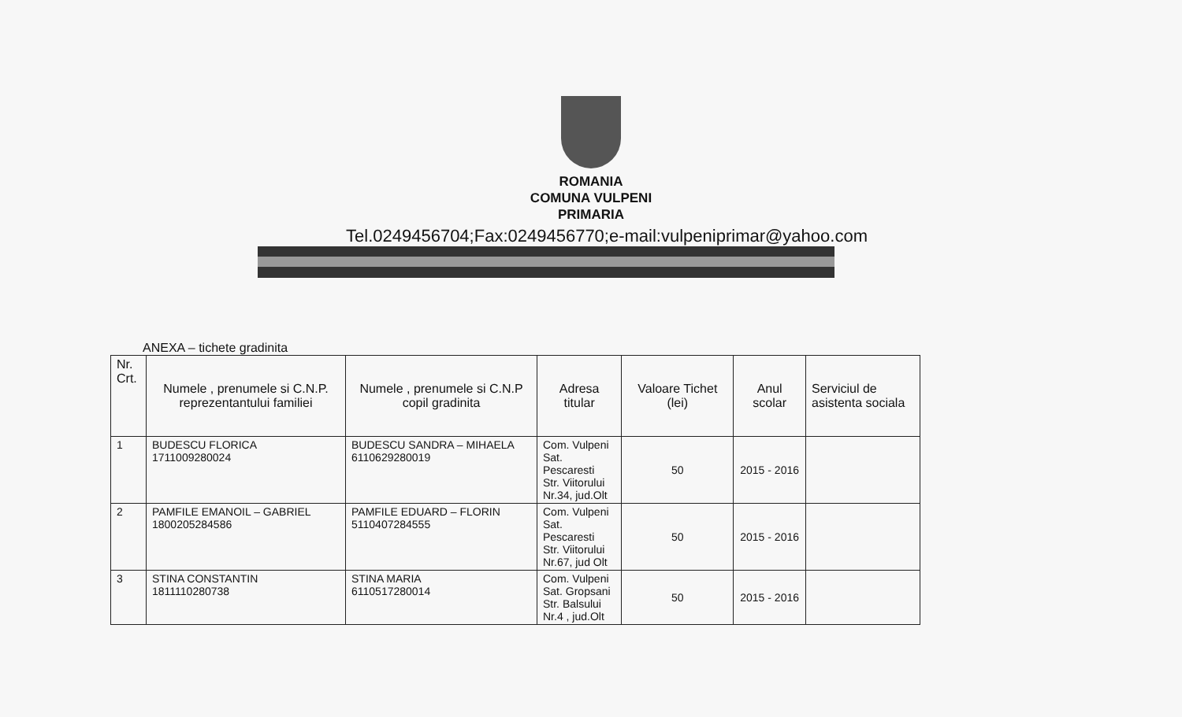ROMANIA
COMUNA VULPENI
PRIMARIA
Tel.0249456704;Fax:0249456770;e-mail:vulpeniprimar@yahoo.com
ANEXA – tichete gradinita
| Nr. Crt. | Numele , prenumele si C.N.P. reprezentantului familiei | Numele , prenumele si C.N.P copil gradinita | Adresa titular | Valoare Tichet (lei) | Anul scolar | Serviciul de asistenta sociala |
| --- | --- | --- | --- | --- | --- | --- |
| 1 | BUDESCU FLORICA 1711009280024 | BUDESCU SANDRA – MIHAELA 6110629280019 | Com. Vulpeni Sat. Pescaresti Str. Viitorului Nr.34, jud.Olt | 50 | 2015 - 2016 | |
| 2 | PAMFILE EMANOIL – GABRIEL 1800205284586 | PAMFILE EDUARD – FLORIN 5110407284555 | Com. Vulpeni Sat. Pescaresti Str. Viitorului Nr.67, jud Olt | 50 | 2015 - 2016 | |
| 3 | STINA CONSTANTIN 1811110280738 | STINA MARIA 6110517280014 | Com. Vulpeni Sat. Gropsani Str. Balsului Nr.4 , jud.Olt | 50 | 2015 - 2016 | |